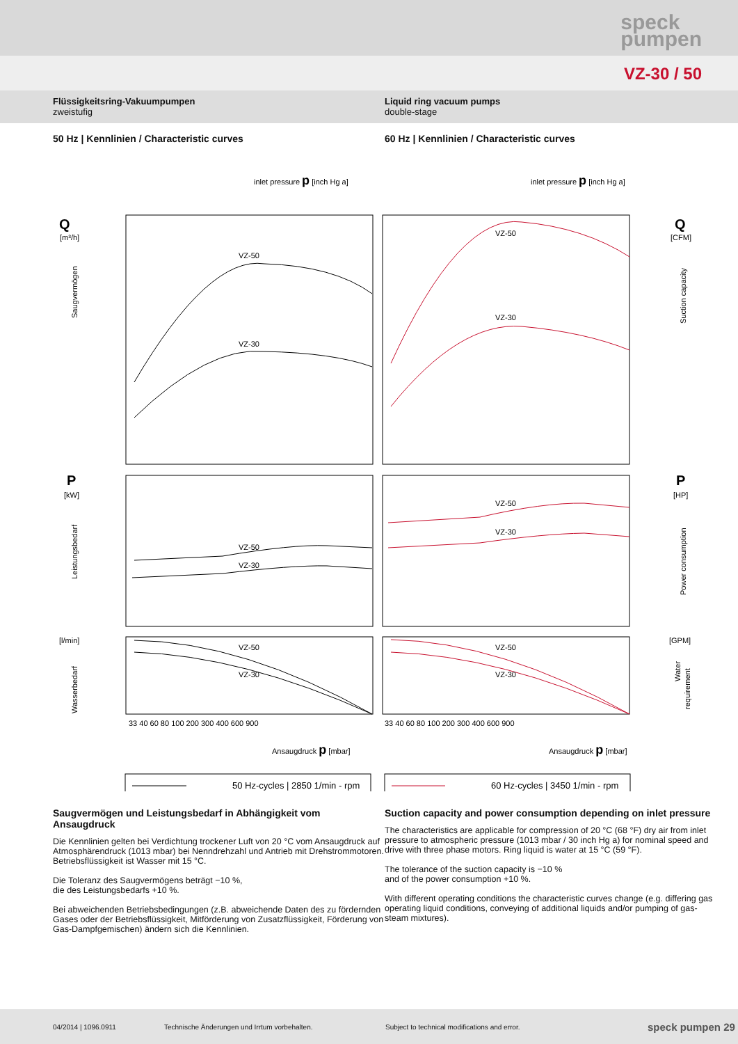speck
pumpen
VZ-30 / 50
Flüssigkeitsring-Vakuumpumpen
zweistufig
Liquid ring vacuum pumps
double-stage
50 Hz | Kennlinien / Characteristic curves 60 Hz | Kennlinien / Characteristic curves
inlet pressure p [inch Hg a]
inlet pressure p [inch Hg a]
VZ-50
VZ-30
VZ-50
VZ-30
VZ-50
VZ-30
VZ-50
VZ-30
VZ-50
VZ-30
VZ-50
VZ-30
Q
[m³/h]
Q
[CFM]
P
[kW]
P
[HP]
[l/min]
[GPM]
Saugvermögen
Leistungsbedarf
Wasserbedarf
Suction capacity
Power consumption
Water
requirement
33 40 60 80 100 200 300 400 600 900
33 40 60 80 100 200 300 400 600 900
Ansaugdruck p [mbar]
Ansaugdruck p [mbar]
50 Hz-cycles | 2850 1/min - rpm
60 Hz-cycles | 3450 1/min - rpm
Saugvermögen und Leistungsbedarf in Abhängigkeit vom Ansaugdruck
Die Kennlinien gelten bei Verdichtung trockener Luft von 20 °C vom Ansaug­druck auf Atmosphärendruck (1013 mbar) bei Nenndrehzahl und Antrieb mit Drehstrommotoren. Betriebsflüssigkeit ist Wasser mit 15 °C.
Die Toleranz des Saugvermögens beträgt −10 %,
die des Leistungsbedarfs +10 %.
Bei abweichenden Betriebsbedingungen (z.B. abweichende Daten des zu fördernden Gases oder der Betriebsflüssigkeit, Mitförderung von Zusatzflüs­sigkeit, Förderung von Gas-Dampfgemischen) ändern sich die Kennlinien.
Suction capacity and power consumption depending on inlet pressure
The characteristics are applicable for compression of 20 °C (68 °F) dry air from inlet pressure to atmospheric pressure (1013 mbar / 30 inch Hg a) for nominal speed and drive with three phase motors. Ring liquid is water at 15 °C (59 °F).
The tolerance of the suction capacity is −10 %
and of the power consumption +10 %.
With different operating conditions the characteristic curves change (e.g. differing gas operating liquid conditions, conveying of additional liquids and/or pumping of gas-steam mixtures).
04/2014 | 1096.0911 Technische Änderungen und Irrtum vorbehalten. Subject to technical modifications and error. speck pumpen 29